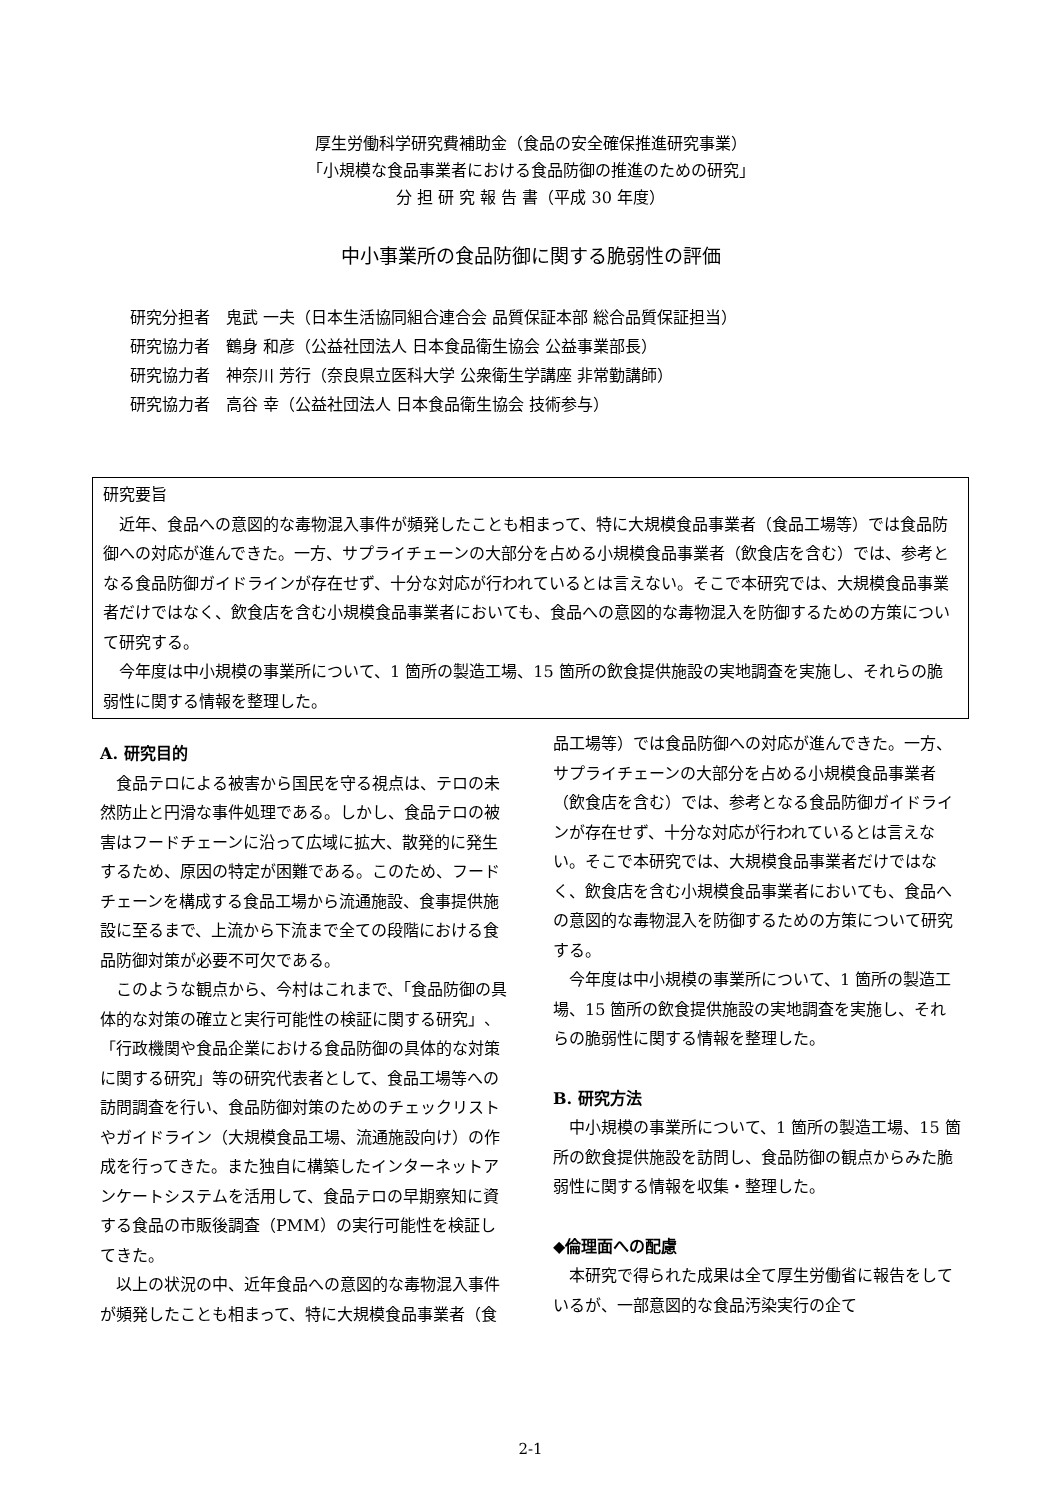厚生労働科学研究費補助金（食品の安全確保推進研究事業）
「小規模な食品事業者における食品防御の推進のための研究」
分 担 研 究 報 告 書（平成 30 年度）
中小事業所の食品防御に関する脆弱性の評価
研究分担者　鬼武 一夫（日本生活協同組合連合会 品質保証本部 総合品質保証担当）
研究協力者　鶴身 和彦（公益社団法人 日本食品衛生協会 公益事業部長）
研究協力者　神奈川 芳行（奈良県立医科大学 公衆衛生学講座 非常勤講師）
研究協力者　高谷 幸（公益社団法人 日本食品衛生協会 技術参与）
研究要旨
近年、食品への意図的な毒物混入事件が頻発したことも相まって、特に大規模食品事業者（食品工場等）では食品防御への対応が進んできた。一方、サプライチェーンの大部分を占める小規模食品事業者（飲食店を含む）では、参考となる食品防御ガイドラインが存在せず、十分な対応が行われているとは言えない。そこで本研究では、大規模食品事業者だけではなく、飲食店を含む小規模食品事業者においても、食品への意図的な毒物混入を防御するための方策について研究する。
今年度は中小規模の事業所について、1 箇所の製造工場、15 箇所の飲食提供施設の実地調査を実施し、それらの脆弱性に関する情報を整理した。
A. 研究目的
食品テロによる被害から国民を守る視点は、テロの未然防止と円滑な事件処理である。しかし、食品テロの被害はフードチェーンに沿って広域に拡大、散発的に発生するため、原因の特定が困難である。このため、フードチェーンを構成する食品工場から流通施設、食事提供施設に至るまで、上流から下流まで全ての段階における食品防御対策が必要不可欠である。
このような観点から、今村はこれまで、「食品防御の具体的な対策の確立と実行可能性の検証に関する研究」、「行政機関や食品企業における食品防御の具体的な対策に関する研究」等の研究代表者として、食品工場等への訪問調査を行い、食品防御対策のためのチェックリストやガイドライン（大規模食品工場、流通施設向け）の作成を行ってきた。また独自に構築したインターネットアンケートシステムを活用して、食品テロの早期察知に資する食品の市販後調査（PMM）の実行可能性を検証してきた。
以上の状況の中、近年食品への意図的な毒物混入事件が頻発したことも相まって、特に大規模食品事業者（食品工場等）では食品防御への対応が進んできた。一方、サプライチェーンの大部分を占める小規模食品事業者（飲食店を含む）では、参考となる食品防御ガイドラインが存在せず、十分な対応が行われているとは言えない。そこで本研究では、大規模食品事業者だけではなく、飲食店を含む小規模食品事業者においても、食品への意図的な毒物混入を防御するための方策について研究する。
今年度は中小規模の事業所について、1 箇所の製造工場、15 箇所の飲食提供施設の実地調査を実施し、それらの脆弱性に関する情報を整理した。
B. 研究方法
中小規模の事業所について、1 箇所の製造工場、15 箇所の飲食提供施設を訪問し、食品防御の観点からみた脆弱性に関する情報を収集・整理した。
◆倫理面への配慮
本研究で得られた成果は全て厚生労働省に報告をしているが、一部意図的な食品汚染実行の企て
2-1